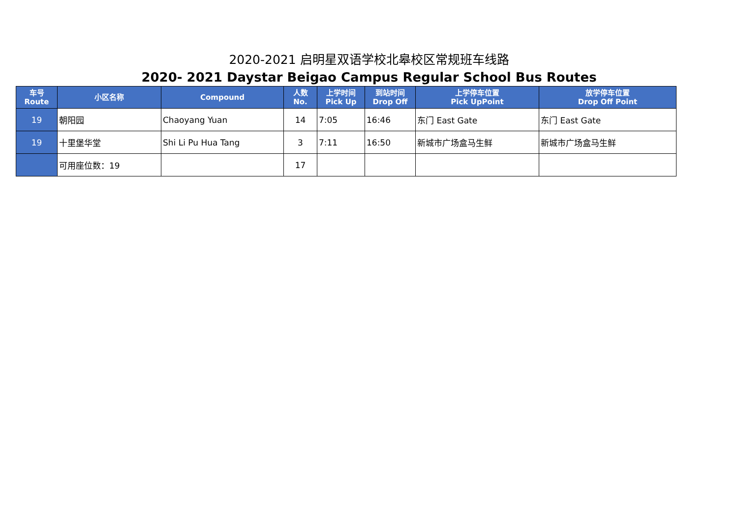2020-2021 启明星双语学校北皋校区常规班车线路
2020- 2021 Daystar Beigao Campus Regular School Bus Routes
| 车号 Route | 小区名称 | Compound | 人数 No. | 上学时间 Pick Up | 到站时间 Drop Off | 上学停车位置 Pick UpPoint | 放学停车位置 Drop Off Point |
| --- | --- | --- | --- | --- | --- | --- | --- |
| 19 | 朝阳园 | Chaoyang Yuan | 14 | 7:05 | 16:46 | 东门 East Gate | 东门 East Gate |
| 19 | 十里堡华堂 | Shi Li Pu Hua Tang | 3 | 7:11 | 16:50 | 新城市广场盒马生鲜 | 新城市广场盒马生鲜 |
| | 可用座位数：19 | | 17 | | | | |